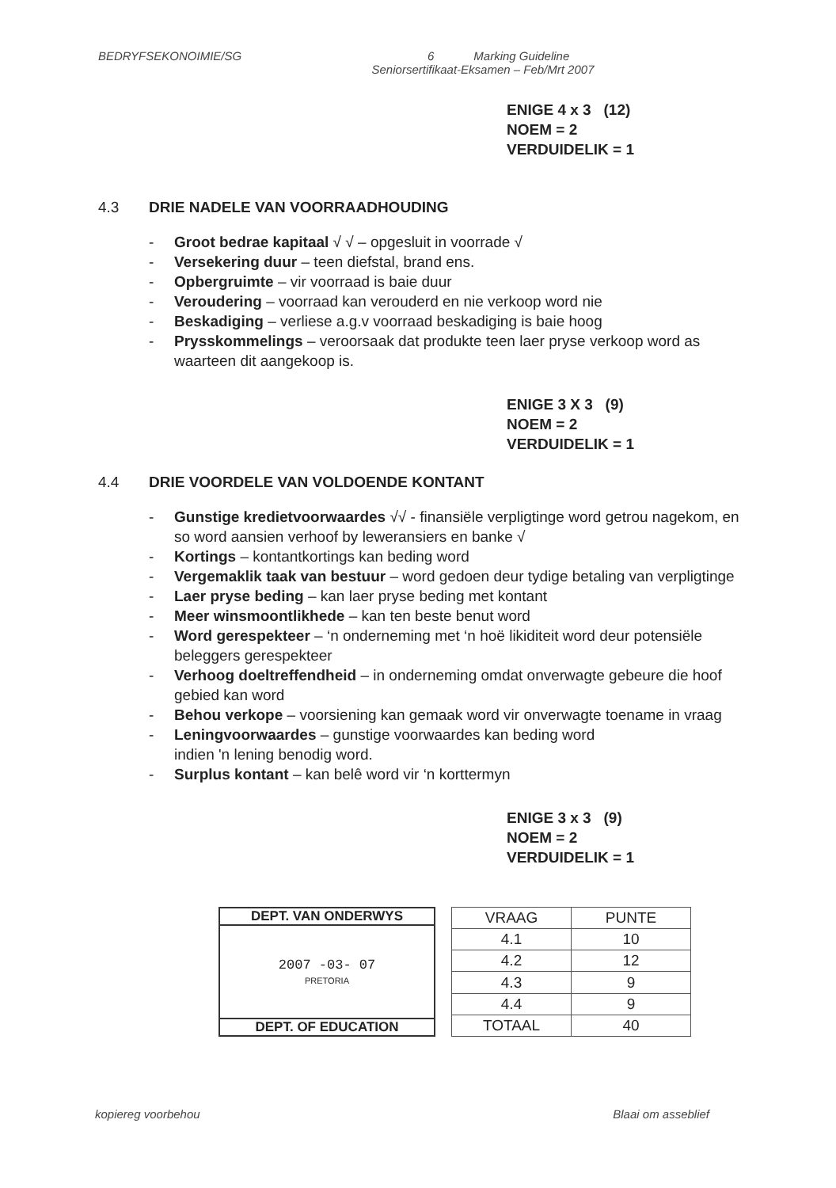BEDRYFSEKONOIMIE/SG 6 Marking Guideline
Seniorsertifikaat-Eksamen – Feb/Mrt 2007
ENIGE 4 x 3 (12)
NOEM = 2
VERDUIDELIK = 1
4.3 DRIE NADELE VAN VOORRAADHOUDING
- Groot bedrae kapitaal √ √ – opgesluit in voorrade √
- Versekering duur – teen diefstal, brand ens.
- Opbergruimte – vir voorraad is baie duur
- Veroudering – voorraad kan verouderd en nie verkoop word nie
- Beskadiging – verliese a.g.v voorraad beskadiging is baie hoog
- Prysskommelings – veroorsaak dat produkte teen laer pryse verkoop word as waarteen dit aangekoop is.
ENIGE 3 X 3 (9)
NOEM = 2
VERDUIDELIK = 1
4.4 DRIE VOORDELE VAN VOLDOENDE KONTANT
- Gunstige kredietvoorwaardes √√ - finansiële verpligtinge word getrou nagekom, en so word aansien verhoof by leweransiers en banke √
- Kortings – kontantkortings kan beding word
- Vergemaklik taak van bestuur – word gedoen deur tydige betaling van verpligtinge
- Laer pryse beding – kan laer pryse beding met kontant
- Meer winsmoontlikhede – kan ten beste benut word
- Word gerespekteer – ‘n onderneming met ‘n hoë likiditeit word deur potensiële beleggers gerespekteer
- Verhoog doeltreffendheid – in onderneming omdat onverwagte gebeure die hoof gebied kan word
- Behou verkope – voorsiening kan gemaak word vir onverwagte toename in vraag
- Leningvoorwaardes – gunstige voorwaardes kan beding word
indien 'n lening benodig word.
- Surplus kontant – kan belê word vir ‘n korttermyn
ENIGE 3 x 3 (9)
NOEM = 2
VERDUIDELIK = 1
DEPT. VAN ONDERWYS
2007 -03- 07
PRETORIA
DEPT. OF EDUCATION
| VRAAG | PUNTE |
| --- | --- |
| 4.1 | 10 |
| 4.2 | 12 |
| 4.3 | 9 |
| 4.4 | 9 |
| TOTAAL | 40 |
kopiereg voorbehou Blaai om asseblief